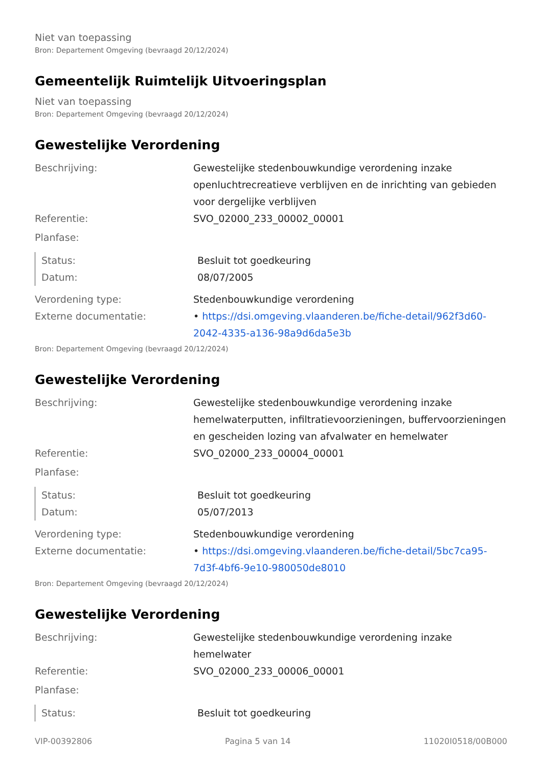Niet van toepassing
Bron: Departement Omgeving (bevraagd 20/12/2024)
Gemeentelijk Ruimtelijk Uitvoeringsplan
Niet van toepassing
Bron: Departement Omgeving (bevraagd 20/12/2024)
Gewestelijke Verordening
Beschrijving: Gewestelijke stedenbouwkundige verordening inzake openluchtrecreatieve verblijven en de inrichting van gebieden voor dergelijke verblijven
Referentie: SVO_02000_233_00002_00001
Planfase:
Status: Besluit tot goedkeuring
Datum: 08/07/2005
Verordening type: Stedenbouwkundige verordening
Externe documentatie: • https://dsi.omgeving.vlaanderen.be/fiche-detail/962f3d60-2042-4335-a136-98a9d6da5e3b
Bron: Departement Omgeving (bevraagd 20/12/2024)
Gewestelijke Verordening
Beschrijving: Gewestelijke stedenbouwkundige verordening inzake hemelwaterputten, infiltratievoorzieningen, buffervoorzieningen en gescheiden lozing van afvalwater en hemelwater
Referentie: SVO_02000_233_00004_00001
Planfase:
Status: Besluit tot goedkeuring
Datum: 05/07/2013
Verordening type: Stedenbouwkundige verordening
Externe documentatie: • https://dsi.omgeving.vlaanderen.be/fiche-detail/5bc7ca95-7d3f-4bf6-9e10-980050de8010
Bron: Departement Omgeving (bevraagd 20/12/2024)
Gewestelijke Verordening
Beschrijving: Gewestelijke stedenbouwkundige verordening inzake hemelwater
Referentie: SVO_02000_233_00006_00001
Planfase:
Status: Besluit tot goedkeuring
VIP-00392806 Pagina 5 van 14 11020I0518/00B000